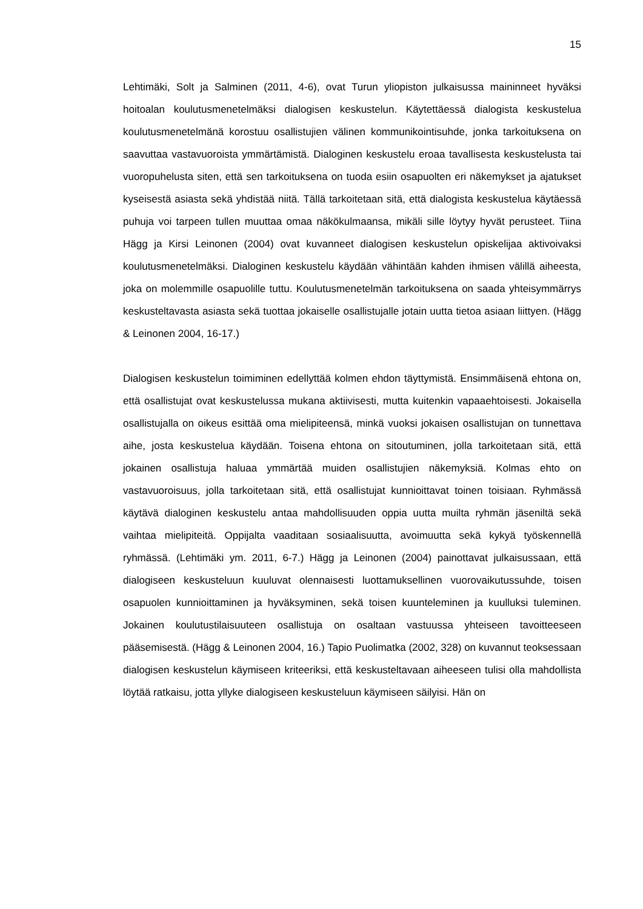15
Lehtimäki, Solt ja Salminen (2011, 4-6), ovat Turun yliopiston julkaisussa mai­ninneet hyväksi hoitoalan koulutusmenetelmäksi dialogisen keskustelun. Käy­tettäessä dialogista keskustelua koulutusmenetelmänä korostuu osallistujien välinen kommunikointisuhde, jonka tarkoituksena on saavuttaa vastavuoroista ymmärtämistä. Dialoginen keskustelu eroaa tavallisesta keskustelusta tai vuo­ropuhelusta siten, että sen tarkoituksena on tuoda esiin osapuolten eri näke­mykset ja ajatukset kyseisestä asiasta sekä yhdistää niitä. Tällä tarkoitetaan sitä, että dialogista keskustelua käytäessä puhuja voi tarpeen tullen muuttaa omaa näkökulmaansa, mikäli sille löytyy hyvät perusteet. Tiina Hägg ja Kirsi Leinonen (2004) ovat kuvanneet dialogisen keskustelun opiskelijaa aktivoivaksi koulutusmenetelmäksi. Dialoginen keskustelu käydään vähintään kahden ihmi­sen välillä aiheesta, joka on molemmille osapuolille tuttu. Koulutusmenetelmän tarkoituksena on saada yhteisymmärrys keskusteltavasta asiasta sekä tuottaa jokaiselle osallistujalle jotain uutta tietoa asiaan liittyen. (Hägg & Leinonen 2004, 16-17.)
Dialogisen keskustelun toimiminen edellyttää kolmen ehdon täyttymistä. En­simmäisenä ehtona on, että osallistujat ovat keskustelussa mukana aktiivisesti, mutta kuitenkin vapaaehtoisesti. Jokaisella osallistujalla on oikeus esittää oma mielipiteensä, minkä vuoksi jokaisen osallistujan on tunnettava aihe, josta kes­kustelua käydään. Toisena ehtona on sitoutuminen, jolla tarkoitetaan sitä, että jokainen osallistuja haluaa ymmärtää muiden osallistujien näkemyksiä. Kolmas ehto on vastavuoroisuus, jolla tarkoitetaan sitä, että osallistujat kunnioittavat toinen toisiaan. Ryhmässä käytävä dialoginen keskustelu antaa mahdollisuuden oppia uutta muilta ryhmän jäseniltä sekä vaihtaa mielipiteitä. Oppijalta vaadi­taan sosiaalisuutta, avoimuutta sekä kykyä työskennellä ryhmässä. (Lehtimäki ym. 2011, 6-7.) Hägg ja Leinonen (2004) painottavat julkaisussaan, että dialogi­seen keskusteluun kuuluvat olennaisesti luottamuksellinen vuorovaikutussuhde, toisen osapuolen kunnioittaminen ja hyväksyminen, sekä toisen kuunteleminen ja kuulluksi tuleminen. Jokainen koulutustilaisuuteen osallistuja on osaltaan vas­tuussa yhteiseen tavoitteeseen pääsemisestä. (Hägg & Leinonen 2004, 16.) Tapio Puolimatka (2002, 328) on kuvannut teoksessaan dialogisen keskustelun käymiseen kriteeriksi, että keskusteltavaan aiheeseen tulisi olla mahdollista löy­tää ratkaisu, jotta yllyke dialogiseen keskusteluun käymiseen säilyisi. Hän on